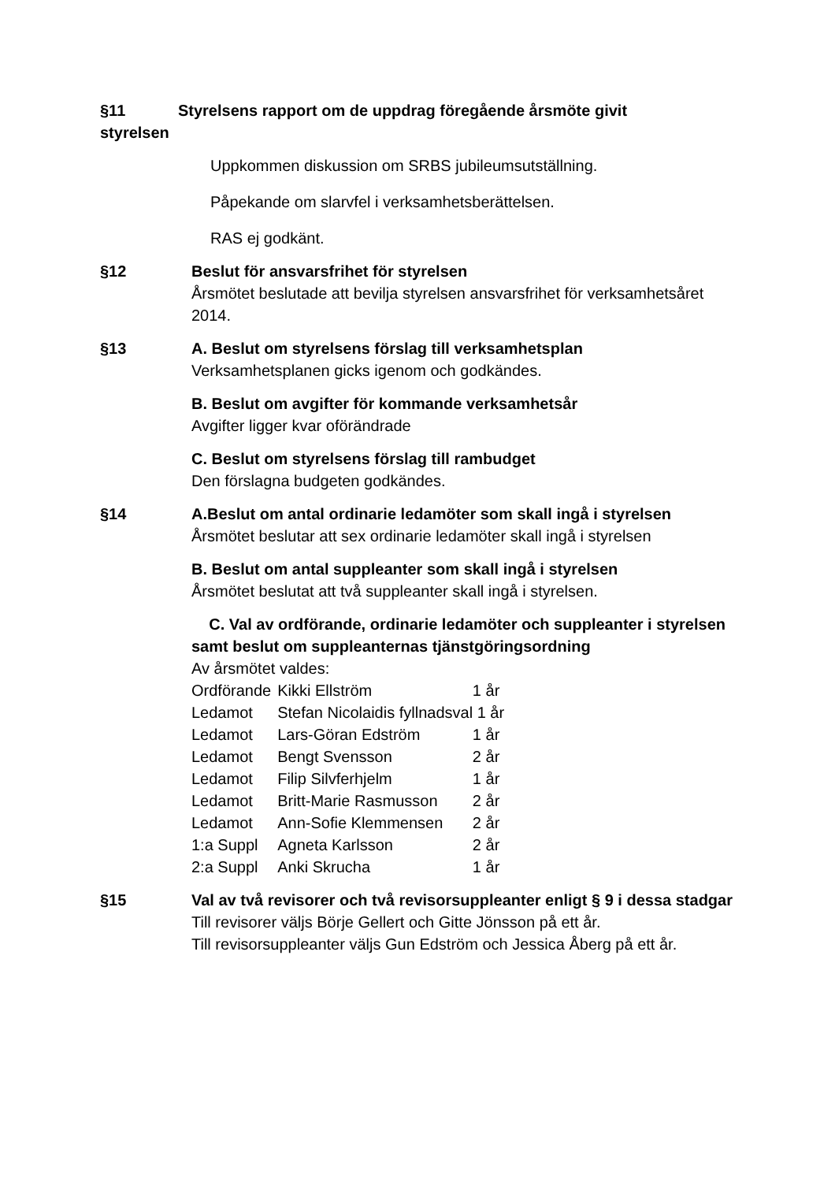§11 Styrelsens rapport om de uppdrag föregående årsmöte givit
styrelsen
Uppkommen diskussion om SRBS jubileumsutställning.
Påpekande om slarvfel i verksamhetsberättelsen.
RAS ej godkänt.
§12 Beslut för ansvarsfrihet för styrelsen
Årsmötet beslutade att bevilja styrelsen ansvarsfrihet för verksamhetsåret 2014.
§13
A. Beslut om styrelsens förslag till verksamhetsplan
Verksamhetsplanen gicks igenom och godkändes.
B. Beslut om avgifter för kommande verksamhetsår
Avgifter ligger kvar oförändrade
C. Beslut om styrelsens förslag till rambudget
Den förslagna budgeten godkändes.
§14
A.Beslut om antal ordinarie ledamöter som skall ingå i styrelsen
Årsmötet beslutar att sex ordinarie ledamöter skall ingå i styrelsen
B. Beslut om antal suppleanter som skall ingå i styrelsen
Årsmötet beslutat att två suppleanter skall ingå i styrelsen.
C. Val av ordförande, ordinarie ledamöter och suppleanter i styrelsen samt beslut om suppleanternas tjänstgöringsordning
Av årsmötet valdes:
| Ordförande | Kikki Ellström | 1 år |
| Ledamot | Stefan Nicolaidis fyllnadsval 1 år | |
| Ledamot | Lars-Göran Edström | 1 år |
| Ledamot | Bengt Svensson | 2 år |
| Ledamot | Filip Silvferhjelm | 1 år |
| Ledamot | Britt-Marie Rasmusson | 2 år |
| Ledamot | Ann-Sofie Klemmensen | 2 år |
| 1:a Suppl | Agneta Karlsson | 2 år |
| 2:a Suppl | Anki Skrucha | 1 år |
§15 Val av två revisorer och två revisorsuppleanter enligt § 9 i dessa stadgar
Till revisorer väljs Börje Gellert och Gitte Jönsson på ett år.
Till revisorsuppleanter väljs Gun Edström och Jessica Åberg på ett år.